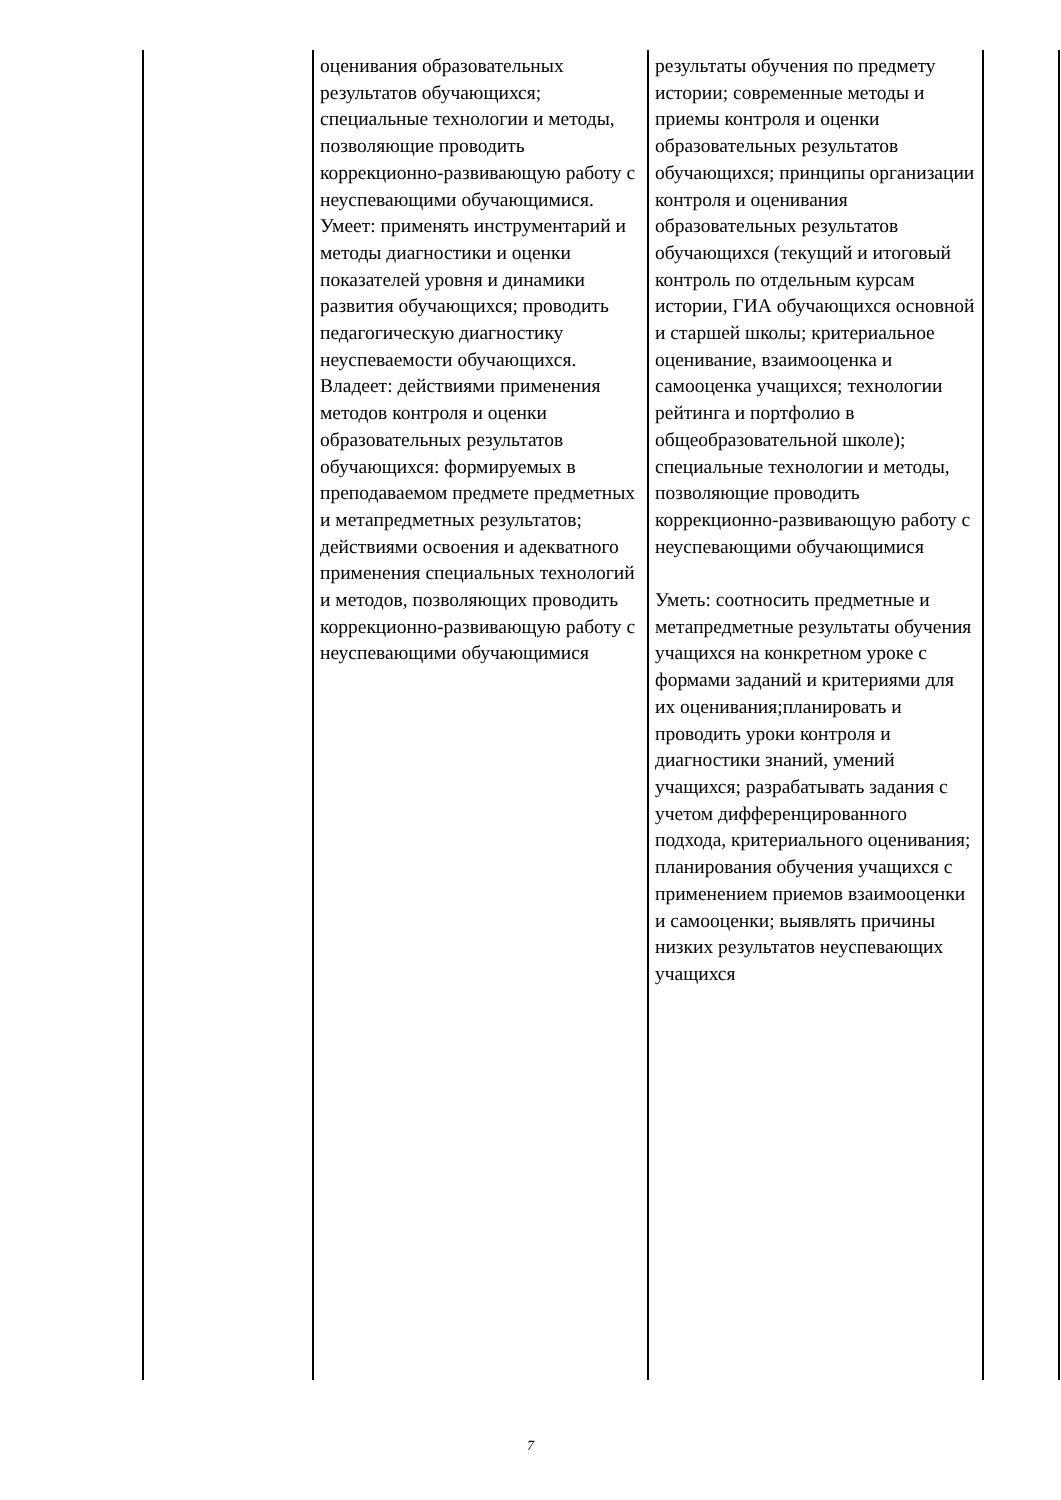| | оценивания образовательных результатов обучающихся; специальные технологии и методы, позволяющие проводить коррекционно-развивающую работу с неуспевающими обучающимися. Умеет: применять инструментарий и методы диагностики и оценки показателей уровня и динамики развития обучающихся; проводить педагогическую диагностику неуспеваемости обучающихся. Владеет: действиями применения методов контроля и оценки образовательных результатов обучающихся: формируемых в преподаваемом предмете предметных и метапредметных результатов; действиями освоения и адекватного применения специальных технологий и методов, позволяющих проводить коррекционно-развивающую работу с неуспевающими обучающимися | результаты обучения по предмету истории; современные методы и приемы контроля и оценки образовательных результатов обучающихся; принципы организации контроля и оценивания образовательных результатов обучающихся (текущий и итоговый контроль по отдельным курсам истории, ГИА обучающихся основной и старшей школы; критериальное оценивание, взаимооценка и самооценка учащихся; технологии рейтинга и портфолио в общеобразовательной школе); специальные технологии и методы, позволяющие проводить коррекционно-развивающую работу с неуспевающими обучающимися Уметь: соотносить предметные и метапредметные результаты обучения учащихся на конкретном уроке с формами заданий и критериями для их оценивания;планировать и проводить уроки контроля и диагностики знаний, умений учащихся; разрабатывать задания с учетом дифференцированного подхода, критериального оценивания; планирования обучения учащихся с применением приемов взаимооценки и самооценки; выявлять причины низких результатов неуспевающих учащихся | |
7